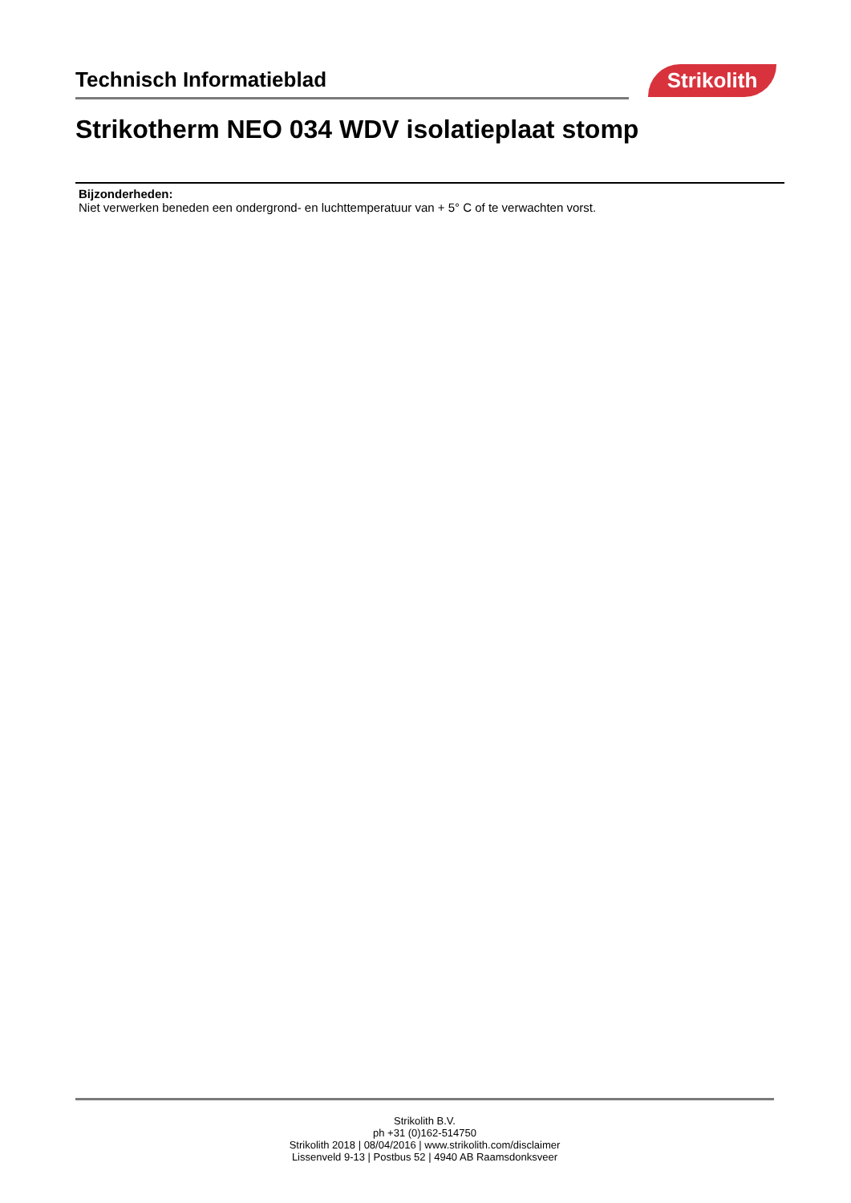Technisch Informatieblad Strikolith
Strikotherm NEO 034 WDV isolatieplaat stomp
Bijzonderheden:
Niet verwerken beneden een ondergrond- en luchttemperatuur van + 5° C of te verwachten vorst.
Strikolith B.V.
ph +31 (0)162-514750
Strikolith 2018 | 08/04/2016 | www.strikolith.com/disclaimer
Lissenveld 9-13 | Postbus 52 | 4940 AB Raamsdonksveer